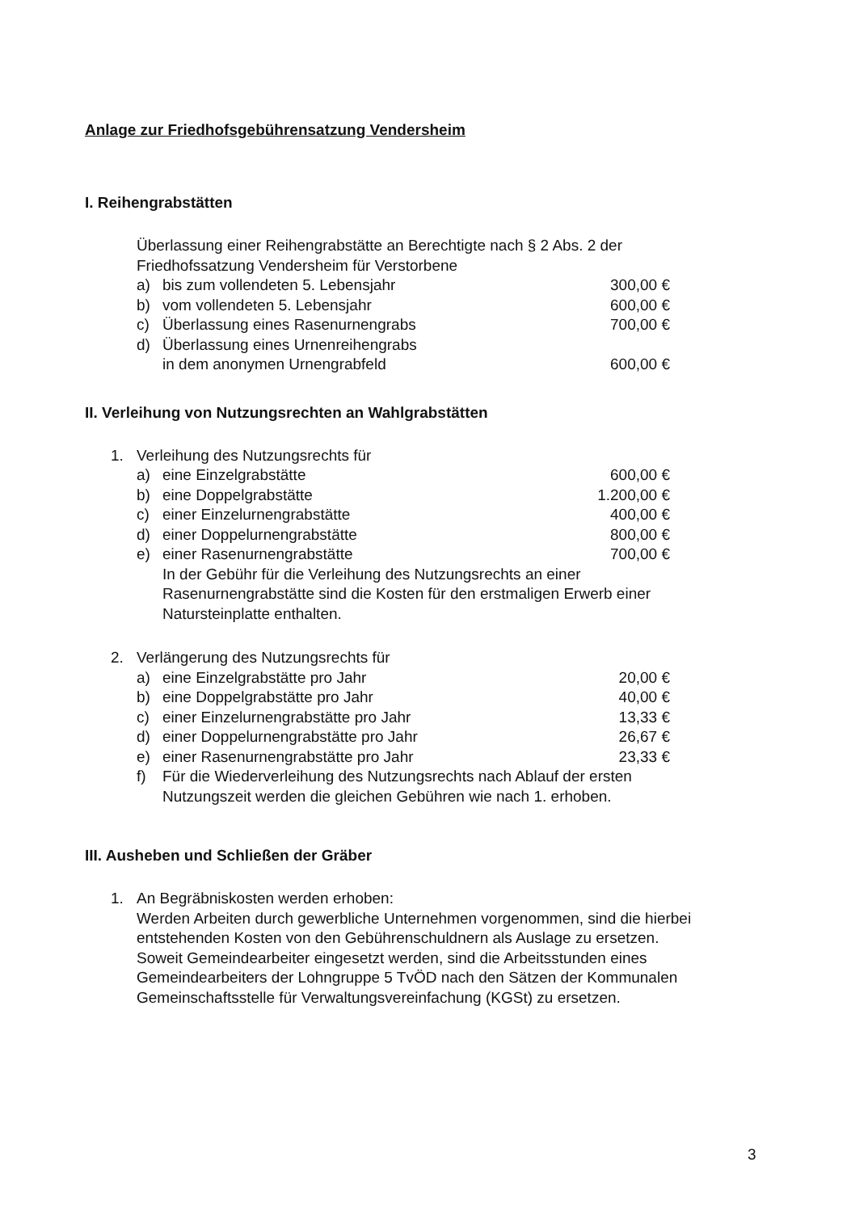Anlage zur Friedhofsgebührensatzung Vendersheim
I. Reihengrabstätten
Überlassung einer Reihengrabstätte an Berechtigte nach § 2 Abs. 2 der Friedhofssatzung Vendersheim für Verstorbene
a) bis zum vollendeten 5. Lebensjahr 300,00 €
b) vom vollendeten 5. Lebensjahr 600,00 €
c) Überlassung eines Rasenurnengrabs 700,00 €
d) Überlassung eines Urnenreihengrabs
in dem anonymen Urnengrabfeld 600,00 €
II. Verleihung von Nutzungsrechten an Wahlgrabstätten
1. Verleihung des Nutzungsrechts für
a) eine Einzelgrabstätte 600,00 €
b) eine Doppelgrabstätte 1.200,00 €
c) einer Einzelurnengrabstätte 400,00 €
d) einer Doppelurnengrabstätte 800,00 €
e) einer Rasenurnengrabstätte 700,00 €
In der Gebühr für die Verleihung des Nutzungsrechts an einer Rasenurnengrabstätte sind die Kosten für den erstmaligen Erwerb einer Natursteinplatte enthalten.
2. Verlängerung des Nutzungsrechts für
a) eine Einzelgrabstätte pro Jahr 20,00 €
b) eine Doppelgrabstätte pro Jahr 40,00 €
c) einer Einzelurnengrabstätte pro Jahr 13,33 €
d) einer Doppelurnengrabstätte pro Jahr 26,67 €
e) einer Rasenurnengrabstätte pro Jahr 23,33 €
f) Für die Wiederverleihung des Nutzungsrechts nach Ablauf der ersten Nutzungszeit werden die gleichen Gebühren wie nach 1. erhoben.
III. Ausheben und Schließen der Gräber
1. An Begräbniskosten werden erhoben:
Werden Arbeiten durch gewerbliche Unternehmen vorgenommen, sind die hierbei entstehenden Kosten von den Gebührenschuldnern als Auslage zu ersetzen.
Soweit Gemeindearbeiter eingesetzt werden, sind die Arbeitsstunden eines Gemeindearbeiters der Lohngruppe 5 TvÖD nach den Sätzen der Kommunalen Gemeinschaftsstelle für Verwaltungsvereinfachung (KGSt) zu ersetzen.
3